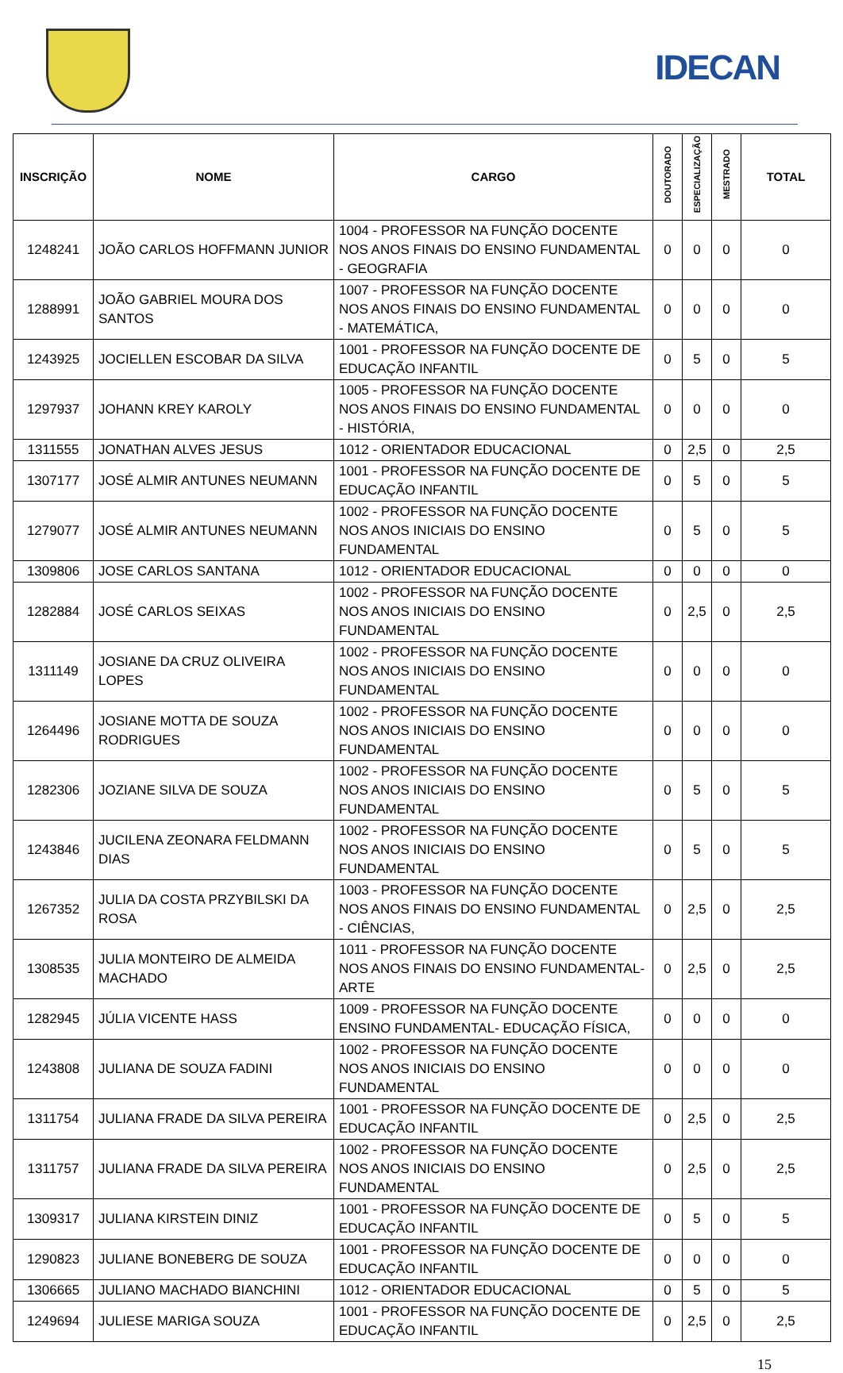IDECAN
| INSCRIÇÃO | NOME | CARGO | DOUTORADO | ESPECIALIZAÇÃO | MESTRADO | TOTAL |
| --- | --- | --- | --- | --- | --- | --- |
| 1248241 | JOÃO CARLOS HOFFMANN JUNIOR | 1004 - PROFESSOR NA FUNÇÃO DOCENTE NOS ANOS FINAIS DO ENSINO FUNDAMENTAL - GEOGRAFIA | 0 | 0 | 0 | 0 |
| 1288991 | JOÃO GABRIEL MOURA DOS SANTOS | 1007 - PROFESSOR NA FUNÇÃO DOCENTE NOS ANOS FINAIS DO ENSINO FUNDAMENTAL - MATEMÁTICA, | 0 | 0 | 0 | 0 |
| 1243925 | JOCIELLEN ESCOBAR DA SILVA | 1001 - PROFESSOR NA FUNÇÃO DOCENTE DE EDUCAÇÃO INFANTIL | 0 | 5 | 0 | 5 |
| 1297937 | JOHANN KREY KAROLY | 1005 - PROFESSOR NA FUNÇÃO DOCENTE NOS ANOS FINAIS DO ENSINO FUNDAMENTAL - HISTÓRIA, | 0 | 0 | 0 | 0 |
| 1311555 | JONATHAN ALVES JESUS | 1012 - ORIENTADOR EDUCACIONAL | 0 | 2,5 | 0 | 2,5 |
| 1307177 | JOSÉ ALMIR ANTUNES NEUMANN | 1001 - PROFESSOR NA FUNÇÃO DOCENTE DE EDUCAÇÃO INFANTIL | 0 | 5 | 0 | 5 |
| 1279077 | JOSÉ ALMIR ANTUNES NEUMANN | 1002 - PROFESSOR NA FUNÇÃO DOCENTE NOS ANOS INICIAIS DO ENSINO FUNDAMENTAL | 0 | 5 | 0 | 5 |
| 1309806 | JOSE CARLOS SANTANA | 1012 - ORIENTADOR EDUCACIONAL | 0 | 0 | 0 | 0 |
| 1282884 | JOSÉ CARLOS SEIXAS | 1002 - PROFESSOR NA FUNÇÃO DOCENTE NOS ANOS INICIAIS DO ENSINO FUNDAMENTAL | 0 | 2,5 | 0 | 2,5 |
| 1311149 | JOSIANE DA CRUZ OLIVEIRA LOPES | 1002 - PROFESSOR NA FUNÇÃO DOCENTE NOS ANOS INICIAIS DO ENSINO FUNDAMENTAL | 0 | 0 | 0 | 0 |
| 1264496 | JOSIANE MOTTA DE SOUZA RODRIGUES | 1002 - PROFESSOR NA FUNÇÃO DOCENTE NOS ANOS INICIAIS DO ENSINO FUNDAMENTAL | 0 | 0 | 0 | 0 |
| 1282306 | JOZIANE SILVA DE SOUZA | 1002 - PROFESSOR NA FUNÇÃO DOCENTE NOS ANOS INICIAIS DO ENSINO FUNDAMENTAL | 0 | 5 | 0 | 5 |
| 1243846 | JUCILENA ZEONARA FELDMANN DIAS | 1002 - PROFESSOR NA FUNÇÃO DOCENTE NOS ANOS INICIAIS DO ENSINO FUNDAMENTAL | 0 | 5 | 0 | 5 |
| 1267352 | JULIA DA COSTA PRZYBILSKI DA ROSA | 1003 - PROFESSOR NA FUNÇÃO DOCENTE NOS ANOS FINAIS DO ENSINO FUNDAMENTAL - CIÊNCIAS, | 0 | 2,5 | 0 | 2,5 |
| 1308535 | JULIA MONTEIRO DE ALMEIDA MACHADO | 1011 - PROFESSOR NA FUNÇÃO DOCENTE NOS ANOS FINAIS DO ENSINO FUNDAMENTAL- ARTE | 0 | 2,5 | 0 | 2,5 |
| 1282945 | JÚLIA VICENTE HASS | 1009 - PROFESSOR NA FUNÇÃO DOCENTE ENSINO FUNDAMENTAL- EDUCAÇÃO FÍSICA, | 0 | 0 | 0 | 0 |
| 1243808 | JULIANA DE SOUZA FADINI | 1002 - PROFESSOR NA FUNÇÃO DOCENTE NOS ANOS INICIAIS DO ENSINO FUNDAMENTAL | 0 | 0 | 0 | 0 |
| 1311754 | JULIANA FRADE DA SILVA PEREIRA | 1001 - PROFESSOR NA FUNÇÃO DOCENTE DE EDUCAÇÃO INFANTIL | 0 | 2,5 | 0 | 2,5 |
| 1311757 | JULIANA FRADE DA SILVA PEREIRA | 1002 - PROFESSOR NA FUNÇÃO DOCENTE NOS ANOS INICIAIS DO ENSINO FUNDAMENTAL | 0 | 2,5 | 0 | 2,5 |
| 1309317 | JULIANA KIRSTEIN DINIZ | 1001 - PROFESSOR NA FUNÇÃO DOCENTE DE EDUCAÇÃO INFANTIL | 0 | 5 | 0 | 5 |
| 1290823 | JULIANE BONEBERG DE SOUZA | 1001 - PROFESSOR NA FUNÇÃO DOCENTE DE EDUCAÇÃO INFANTIL | 0 | 0 | 0 | 0 |
| 1306665 | JULIANO MACHADO BIANCHINI | 1012 - ORIENTADOR EDUCACIONAL | 0 | 5 | 0 | 5 |
| 1249694 | JULIESE MARIGA SOUZA | 1001 - PROFESSOR NA FUNÇÃO DOCENTE DE EDUCAÇÃO INFANTIL | 0 | 2,5 | 0 | 2,5 |
15